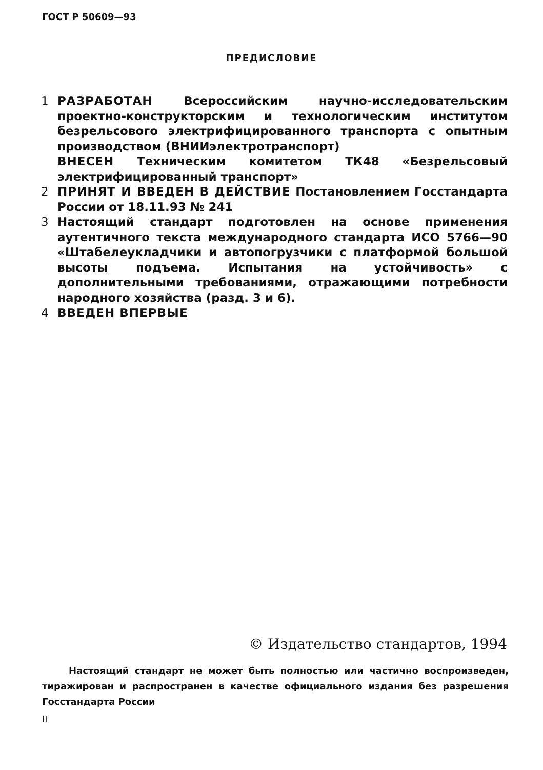ГОСТ Р 50609—93
ПРЕДИСЛОВИЕ
1 РАЗРАБОТАН Всероссийским научно-исследовательским проектно-конструкторским и технологическим институтом безрельсового электрифицированного транспорта с опытным производством (ВНИИэлектротранспорт)
ВНЕСЕН Техническим комитетом ТК48 «Безрельсовый электрифицированный транспорт»
2 ПРИНЯТ И ВВЕДЕН В ДЕЙСТВИЕ Постановлением Госстандарта России от 18.11.93 № 241
3 Настоящий стандарт подготовлен на основе применения аутентичного текста международного стандарта ИСО 5766—90 «Штабелеукладчики и автопогрузчики с платформой большой высоты подъема. Испытания на устойчивость» с дополнительными требованиями, отражающими потребности народного хозяйства (разд. 3 и 6).
4 ВВЕДЕН ВПЕРВЫЕ
© Издательство стандартов, 1994
Настоящий стандарт не может быть полностью или частично воспроизведен, тиражирован и распространен в качестве официального издания без разрешения Госстандарта России
II